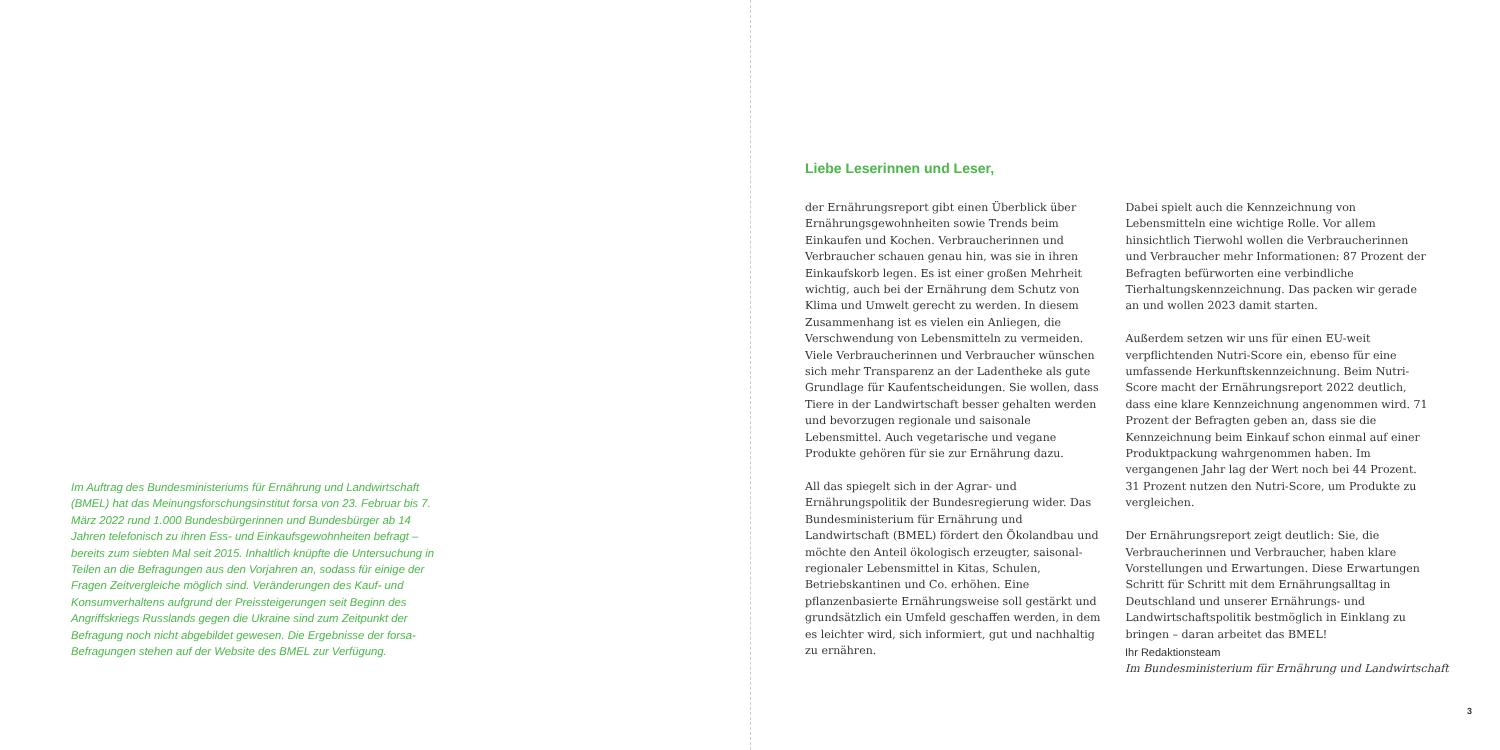Im Auftrag des Bundesministeriums für Ernährung und Landwirtschaft (BMEL) hat das Meinungsforschungsinstitut forsa von 23. Februar bis 7. März 2022 rund 1.000 Bundesbürgerinnen und Bundesbürger ab 14 Jahren telefonisch zu ihren Ess- und Einkaufsgewohnheiten befragt – bereits zum siebten Mal seit 2015. Inhaltlich knüpfte die Untersuchung in Teilen an die Befragungen aus den Vorjahren an, sodass für einige der Fragen Zeitvergleiche möglich sind. Veränderungen des Kauf- und Konsumverhaltens aufgrund der Preissteigerungen seit Beginn des Angriffskriegs Russlands gegen die Ukraine sind zum Zeitpunkt der Befragung noch nicht abgebildet gewesen. Die Ergebnisse der forsa-Befragungen stehen auf der Website des BMEL zur Verfügung.
Liebe Leserinnen und Leser,
der Ernährungsreport gibt einen Überblick über Ernährungsgewohnheiten sowie Trends beim Einkaufen und Kochen. Verbraucherinnen und Verbraucher schauen genau hin, was sie in ihren Einkaufskorb legen. Es ist einer großen Mehrheit wichtig, auch bei der Ernährung dem Schutz von Klima und Umwelt gerecht zu werden. In diesem Zusammenhang ist es vielen ein Anliegen, die Verschwendung von Lebensmitteln zu vermeiden. Viele Verbraucherinnen und Verbraucher wünschen sich mehr Transparenz an der Ladentheke als gute Grundlage für Kaufentscheidungen. Sie wollen, dass Tiere in der Landwirtschaft besser gehalten werden und bevorzugen regionale und saisonale Lebensmittel. Auch vegetarische und vegane Produkte gehören für sie zur Ernährung dazu.
All das spiegelt sich in der Agrar- und Ernährungspolitik der Bundesregierung wider. Das Bundesministerium für Ernährung und Landwirtschaft (BMEL) fördert den Ökolandbau und möchte den Anteil ökologisch erzeugter, saisonal-regionaler Lebensmittel in Kitas, Schulen, Betriebskantinen und Co. erhöhen. Eine pflanzenbasierte Ernährungsweise soll gestärkt und grundsätzlich ein Umfeld geschaffen werden, in dem es leichter wird, sich informiert, gut und nachhaltig zu ernähren.
Dabei spielt auch die Kennzeichnung von Lebensmitteln eine wichtige Rolle. Vor allem hinsichtlich Tierwohl wollen die Verbraucherinnen und Verbraucher mehr Informationen: 87 Prozent der Befragten befürworten eine verbindliche Tierhaltungskennzeichnung. Das packen wir gerade an und wollen 2023 damit starten.
Außerdem setzen wir uns für einen EU-weit verpflichtenden Nutri-Score ein, ebenso für eine umfassende Herkunftskennzeichnung. Beim Nutri-Score macht der Ernährungsreport 2022 deutlich, dass eine klare Kennzeichnung angenommen wird. 71 Prozent der Befragten geben an, dass sie die Kennzeichnung beim Einkauf schon einmal auf einer Produktpackung wahrgenommen haben. Im vergangenen Jahr lag der Wert noch bei 44 Prozent. 31 Prozent nutzen den Nutri-Score, um Produkte zu vergleichen.
Der Ernährungsreport zeigt deutlich: Sie, die Verbraucherinnen und Verbraucher, haben klare Vorstellungen und Erwartungen. Diese Erwartungen Schritt für Schritt mit dem Ernährungsalltag in Deutschland und unserer Ernährungs- und Landwirtschaftspolitik bestmöglich in Einklang zu bringen – daran arbeitet das BMEL!
Ihr Redaktionsteam
Im Bundesministerium für Ernährung und Landwirtschaft
3